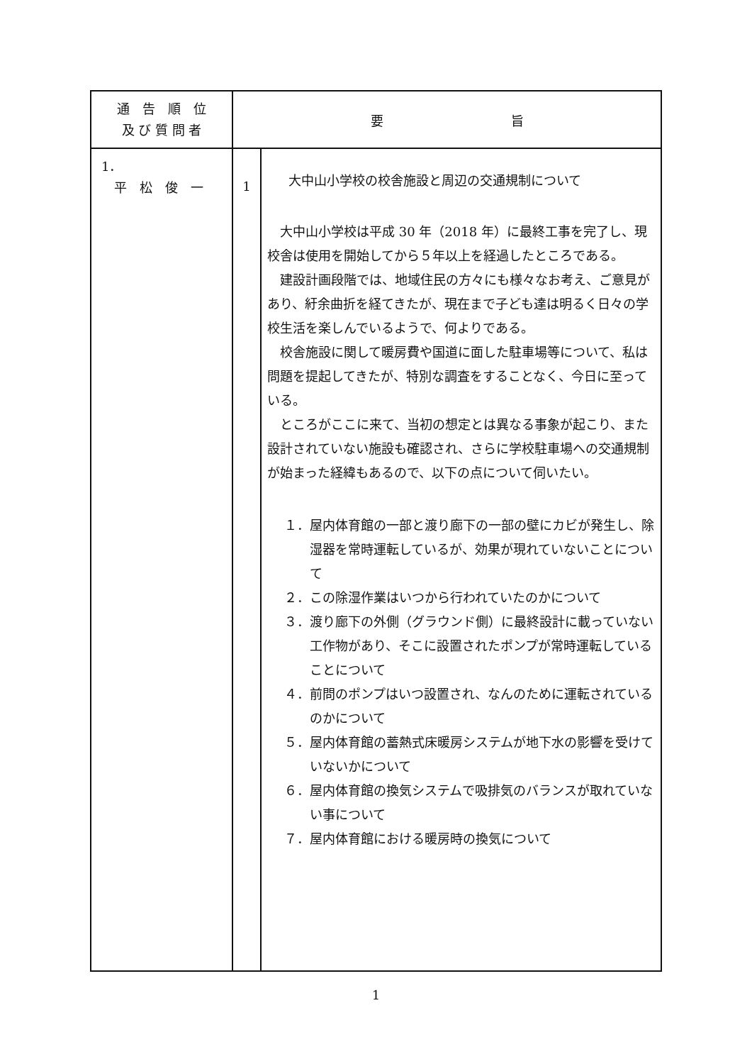| 通 告 順 位 及 び 質 問 者 | 要 旨 | |
| --- | --- | --- |
| 1． 平 松 俊 一 | 1 | 大中山小学校の校舎施設と周辺の交通規制について 大中山小学校は平成 30 年（2018 年）に最終工事を完了し、現校舎は使用を開始してから５年以上を経過したところである。 建設計画段階では、地域住民の方々にも様々なお考え、ご意見があり、紆余曲折を経てきたが、現在まで子ども達は明るく日々の学校生活を楽しんでいるようで、何よりである。 校舎施設に関して暖房費や国道に面した駐車場等について、私は問題を提起してきたが、特別な調査をすることなく、今日に至っている。 ところがここに来て、当初の想定とは異なる事象が起こり、また設計されていない施設も確認され、さらに学校駐車場への交通規制が始まった経緯もあるので、以下の点について伺いたい。 １．屋内体育館の一部と渡り廊下の一部の壁にカビが発生し、除湿器を常時運転しているが、効果が現れていないことについて ２．この除湿作業はいつから行われていたのかについて ３．渡り廊下の外側（グラウンド側）に最終設計に載っていない工作物があり、そこに設置されたポンプが常時運転していることについて ４．前問のポンプはいつ設置され、なんのために運転されているのかについて ５．屋内体育館の蓄熱式床暖房システムが地下水の影響を受けていないかについて ６．屋内体育館の換気システムで吸排気のバランスが取れていない事について ７．屋内体育館における暖房時の換気について |
1